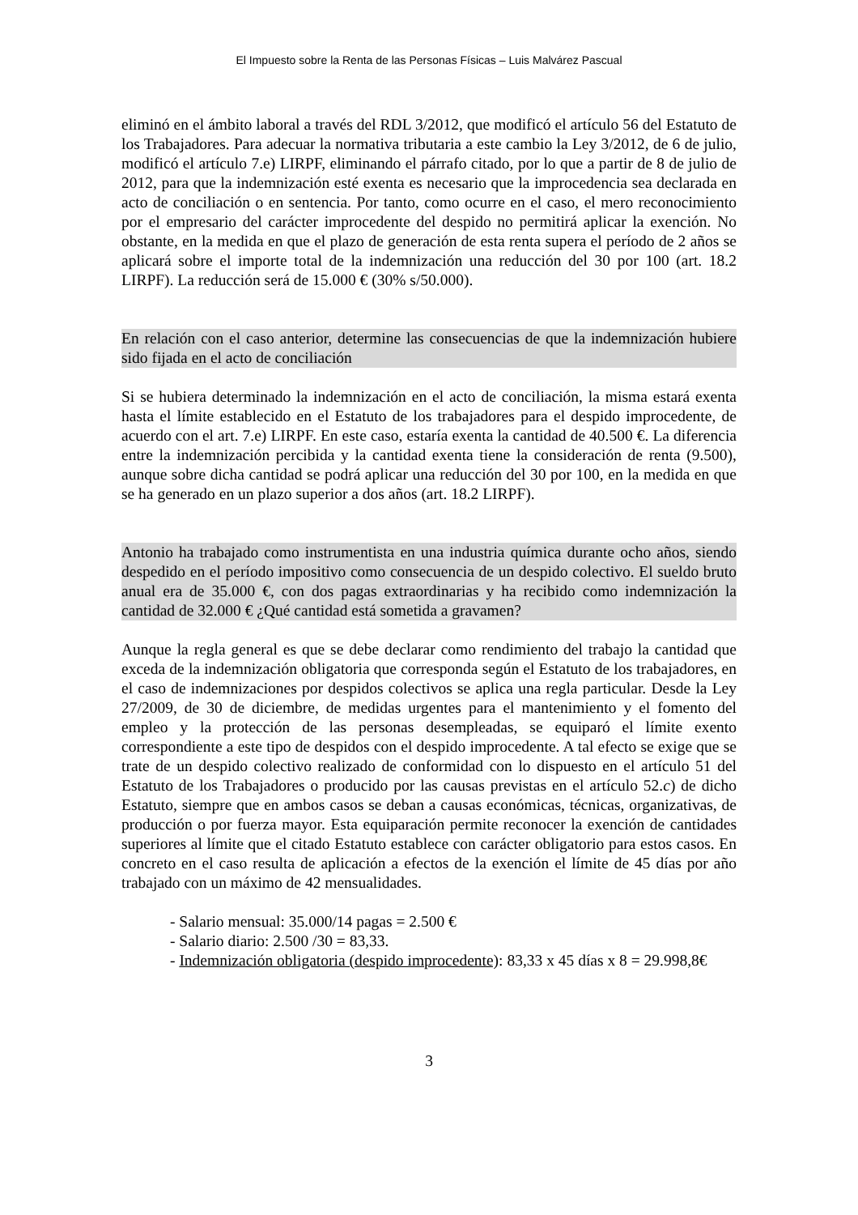El Impuesto sobre la Renta de las Personas Físicas – Luis Malvárez Pascual
eliminó en el ámbito laboral a través del RDL 3/2012, que modificó el artículo 56 del Estatuto de los Trabajadores. Para adecuar la normativa tributaria a este cambio la Ley 3/2012, de 6 de julio, modificó el artículo 7.e) LIRPF, eliminando el párrafo citado, por lo que a partir de 8 de julio de 2012, para que la indemnización esté exenta es necesario que la improcedencia sea declarada en acto de conciliación o en sentencia. Por tanto, como ocurre en el caso, el mero reconocimiento por el empresario del carácter improcedente del despido no permitirá aplicar la exención. No obstante, en la medida en que el plazo de generación de esta renta supera el período de 2 años se aplicará sobre el importe total de la indemnización una reducción del 30 por 100 (art. 18.2 LIRPF). La reducción será de 15.000 € (30% s/50.000).
En relación con el caso anterior, determine las consecuencias de que la indemnización hubiere sido fijada en el acto de conciliación
Si se hubiera determinado la indemnización en el acto de conciliación, la misma estará exenta hasta el límite establecido en el Estatuto de los trabajadores para el despido improcedente, de acuerdo con el art. 7.e) LIRPF. En este caso, estaría exenta la cantidad de 40.500 €. La diferencia entre la indemnización percibida y la cantidad exenta tiene la consideración de renta (9.500), aunque sobre dicha cantidad se podrá aplicar una reducción del 30 por 100, en la medida en que se ha generado en un plazo superior a dos años (art. 18.2 LIRPF).
Antonio ha trabajado como instrumentista en una industria química durante ocho años, siendo despedido en el período impositivo como consecuencia de un despido colectivo. El sueldo bruto anual era de 35.000 €, con dos pagas extraordinarias y ha recibido como indemnización la cantidad de 32.000 € ¿Qué cantidad está sometida a gravamen?
Aunque la regla general es que se debe declarar como rendimiento del trabajo la cantidad que exceda de la indemnización obligatoria que corresponda según el Estatuto de los trabajadores, en el caso de indemnizaciones por despidos colectivos se aplica una regla particular. Desde la Ley 27/2009, de 30 de diciembre, de medidas urgentes para el mantenimiento y el fomento del empleo y la protección de las personas desempleadas, se equiparó el límite exento correspondiente a este tipo de despidos con el despido improcedente. A tal efecto se exige que se trate de un despido colectivo realizado de conformidad con lo dispuesto en el artículo 51 del Estatuto de los Trabajadores o producido por las causas previstas en el artículo 52.c) de dicho Estatuto, siempre que en ambos casos se deban a causas económicas, técnicas, organizativas, de producción o por fuerza mayor. Esta equiparación permite reconocer la exención de cantidades superiores al límite que el citado Estatuto establece con carácter obligatorio para estos casos. En concreto en el caso resulta de aplicación a efectos de la exención el límite de 45 días por año trabajado con un máximo de 42 mensualidades.
- Salario mensual: 35.000/14 pagas = 2.500 €
- Salario diario: 2.500 /30 = 83,33.
- Indemnización obligatoria (despido improcedente): 83,33 x 45 días x 8 = 29.998,8€
3